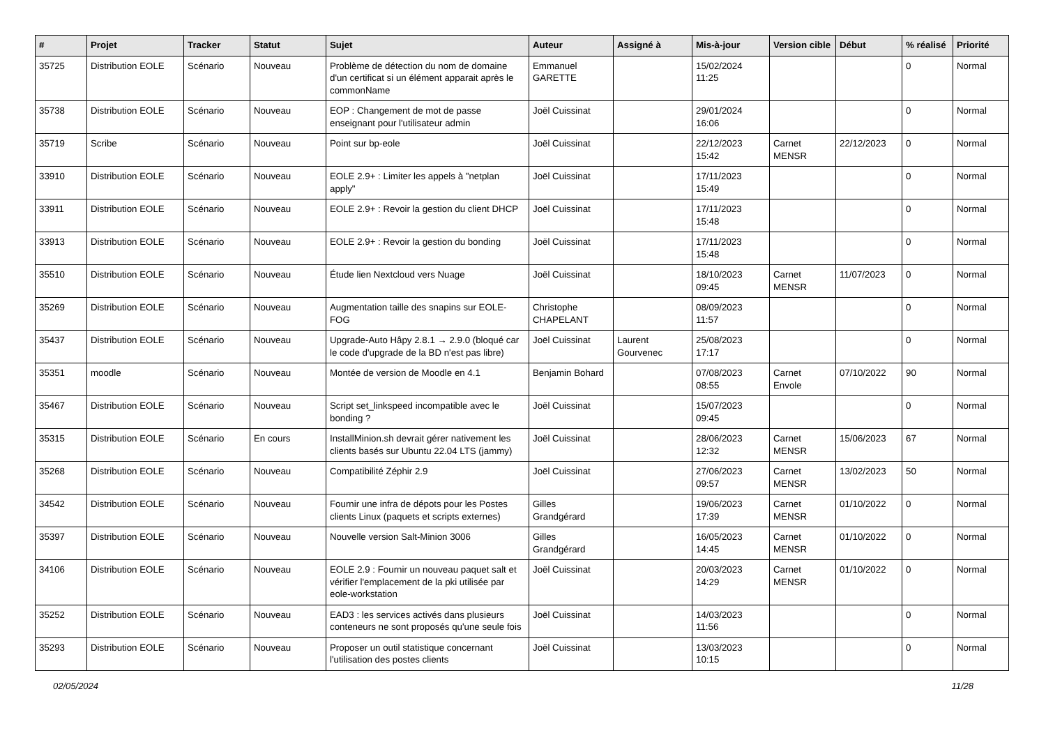| # | Projet | Tracker | Statut | Sujet | Auteur | Assigné à | Mis-à-jour | Version cible | Début | % réalisé | Priorité |
| --- | --- | --- | --- | --- | --- | --- | --- | --- | --- | --- | --- |
| 35725 | Distribution EOLE | Scénario | Nouveau | Problème de détection du nom de domaine d'un certificat si un élément apparait après le commonName | Emmanuel GARETTE | | 15/02/2024 11:25 | | | 0 | Normal |
| 35738 | Distribution EOLE | Scénario | Nouveau | EOP : Changement de mot de passe enseignant pour l'utilisateur admin | Joël Cuissinat | | 29/01/2024 16:06 | | | 0 | Normal |
| 35719 | Scribe | Scénario | Nouveau | Point sur bp-eole | Joël Cuissinat | | 22/12/2023 15:42 | Carnet MENSR | 22/12/2023 | 0 | Normal |
| 33910 | Distribution EOLE | Scénario | Nouveau | EOLE 2.9+ : Limiter les appels à "netplan apply" | Joël Cuissinat | | 17/11/2023 15:49 | | | 0 | Normal |
| 33911 | Distribution EOLE | Scénario | Nouveau | EOLE 2.9+ : Revoir la gestion du client DHCP | Joël Cuissinat | | 17/11/2023 15:48 | | | 0 | Normal |
| 33913 | Distribution EOLE | Scénario | Nouveau | EOLE 2.9+ : Revoir la gestion du bonding | Joël Cuissinat | | 17/11/2023 15:48 | | | 0 | Normal |
| 35510 | Distribution EOLE | Scénario | Nouveau | Étude lien Nextcloud vers Nuage | Joël Cuissinat | | 18/10/2023 09:45 | Carnet MENSR | 11/07/2023 | 0 | Normal |
| 35269 | Distribution EOLE | Scénario | Nouveau | Augmentation taille des snapins sur EOLE-FOG | Christophe CHAPELANT | | 08/09/2023 11:57 | | | 0 | Normal |
| 35437 | Distribution EOLE | Scénario | Nouveau | Upgrade-Auto Hâpy 2.8.1 → 2.9.0 (bloqué car le code d'upgrade de la BD n'est pas libre) | Joël Cuissinat | Laurent Gourvenec | 25/08/2023 17:17 | | | 0 | Normal |
| 35351 | moodle | Scénario | Nouveau | Montée de version de Moodle en 4.1 | Benjamin Bohard | | 07/08/2023 08:55 | Carnet Envole | 07/10/2022 | 90 | Normal |
| 35467 | Distribution EOLE | Scénario | Nouveau | Script set_linkspeed incompatible avec le bonding ? | Joël Cuissinat | | 15/07/2023 09:45 | | | 0 | Normal |
| 35315 | Distribution EOLE | Scénario | En cours | InstallMinion.sh devrait gérer nativement les clients basés sur Ubuntu 22.04 LTS (jammy) | Joël Cuissinat | | 28/06/2023 12:32 | Carnet MENSR | 15/06/2023 | 67 | Normal |
| 35268 | Distribution EOLE | Scénario | Nouveau | Compatibilité Zéphir 2.9 | Joël Cuissinat | | 27/06/2023 09:57 | Carnet MENSR | 13/02/2023 | 50 | Normal |
| 34542 | Distribution EOLE | Scénario | Nouveau | Fournir une infra de dépots pour les Postes clients Linux (paquets et scripts externes) | Gilles Grandgérard | | 19/06/2023 17:39 | Carnet MENSR | 01/10/2022 | 0 | Normal |
| 35397 | Distribution EOLE | Scénario | Nouveau | Nouvelle version Salt-Minion 3006 | Gilles Grandgérard | | 16/05/2023 14:45 | Carnet MENSR | 01/10/2022 | 0 | Normal |
| 34106 | Distribution EOLE | Scénario | Nouveau | EOLE 2.9 : Fournir un nouveau paquet salt et vérifier l'emplacement de la pki utilisée par eole-workstation | Joël Cuissinat | | 20/03/2023 14:29 | Carnet MENSR | 01/10/2022 | 0 | Normal |
| 35252 | Distribution EOLE | Scénario | Nouveau | EAD3 : les services activés dans plusieurs conteneurs ne sont proposés qu'une seule fois | Joël Cuissinat | | 14/03/2023 11:56 | | | 0 | Normal |
| 35293 | Distribution EOLE | Scénario | Nouveau | Proposer un outil statistique concernant l'utilisation des postes clients | Joël Cuissinat | | 13/03/2023 10:15 | | | 0 | Normal |
02/05/2024 11/28